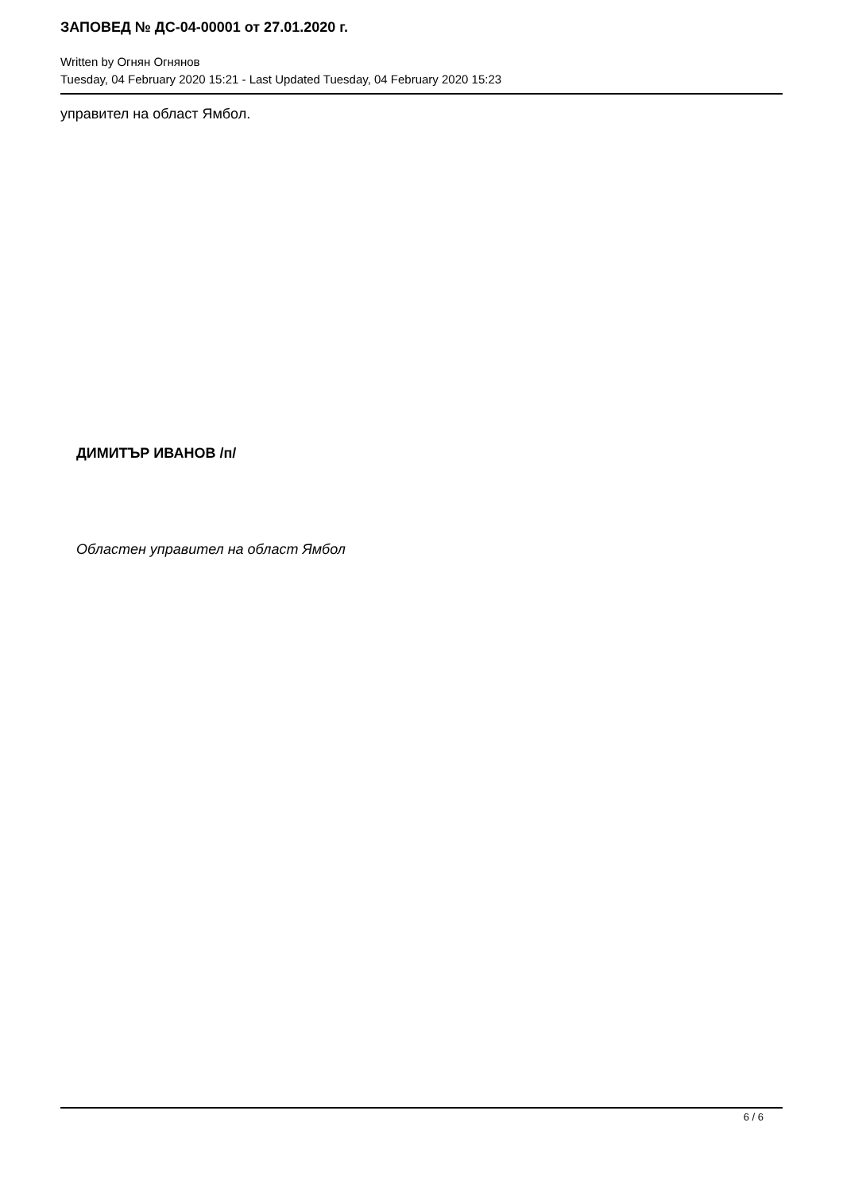ЗАПОВЕД № ДС-04-00001 от 27.01.2020 г.
Written by Огнян Огнянов
Tuesday, 04 February 2020 15:21 - Last Updated Tuesday, 04 February 2020 15:23
управител на област Ямбол.
ДИМИТЪР ИВАНОВ /п/
Областен управител на област Ямбол
6 / 6